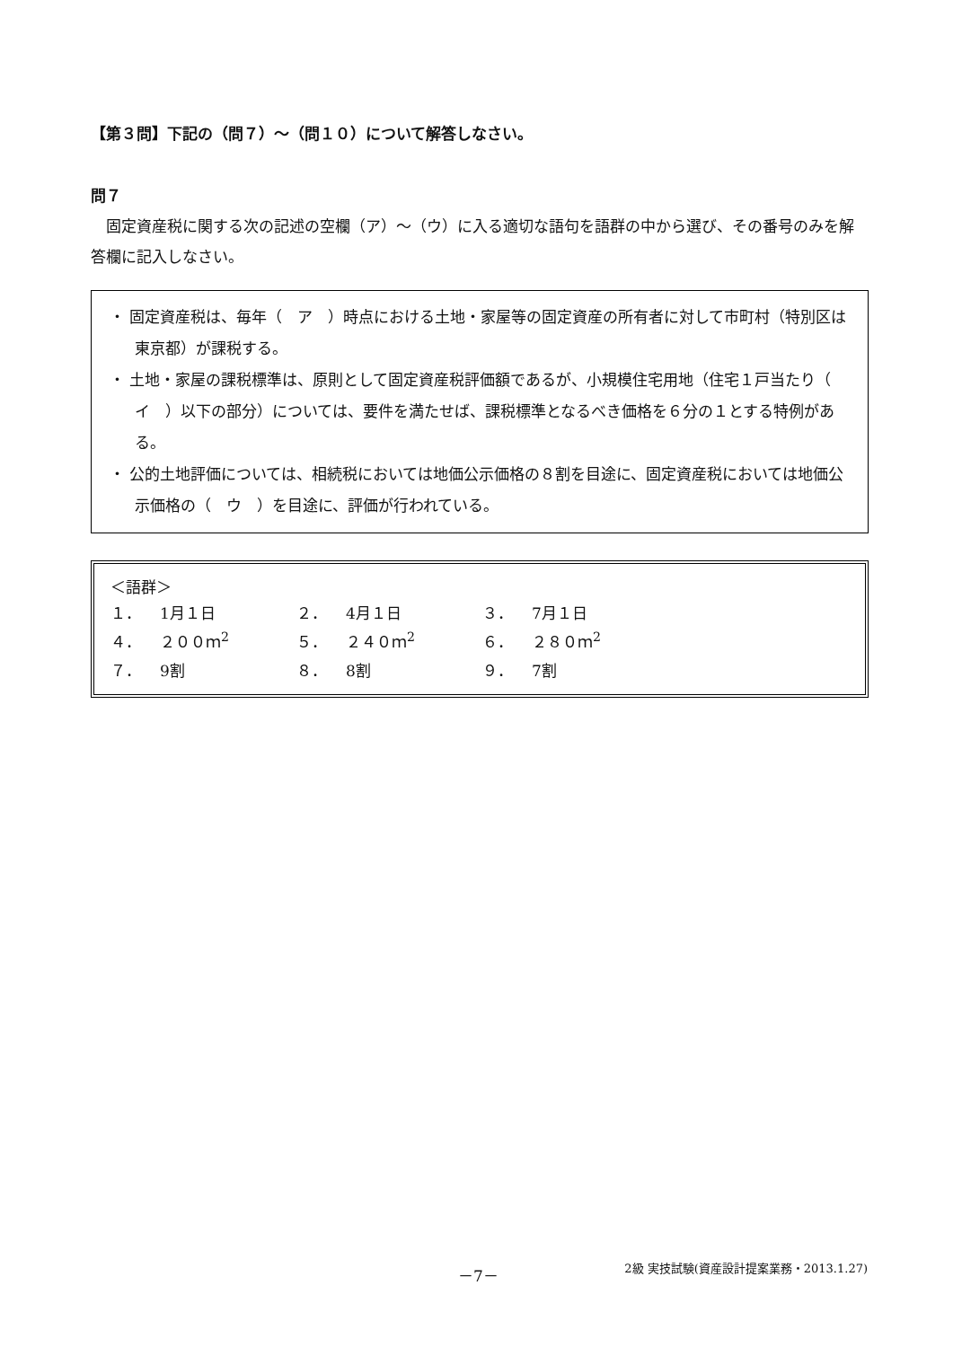【第３問】下記の（問７）～（問１０）について解答しなさい。
問７
固定資産税に関する次の記述の空欄（ア）～（ウ）に入る適切な語句を語群の中から選び、その番号のみを解答欄に記入しなさい。
・ 固定資産税は、毎年（　ア　）時点における土地・家屋等の固定資産の所有者に対して市町村（特別区は東京都）が課税する。
・ 土地・家屋の課税標準は、原則として固定資産税評価額であるが、小規模住宅用地（住宅１戸当たり（　イ　）以下の部分）については、要件を満たせば、課税標準となるべき価格を６分の１とする特例がある。
・ 公的土地評価については、相続税においては地価公示価格の８割を目途に、固定資産税においては地価公示価格の（　ウ　）を目途に、評価が行われている。
＜語群＞
| １． | 1月１日 | ２． | 4月１日 | ３． | 7月１日 |
| ４． | ２００ｍ<sup>2</sup> | ５． | ２４０ｍ<sup>2</sup> | ６． | ２８０ｍ<sup>2</sup> |
| ７． | 9割 | ８． | 8割 | ９． | 7割 |
－7－ 2級 実技試験(資産設計提案業務・2013.1.27)